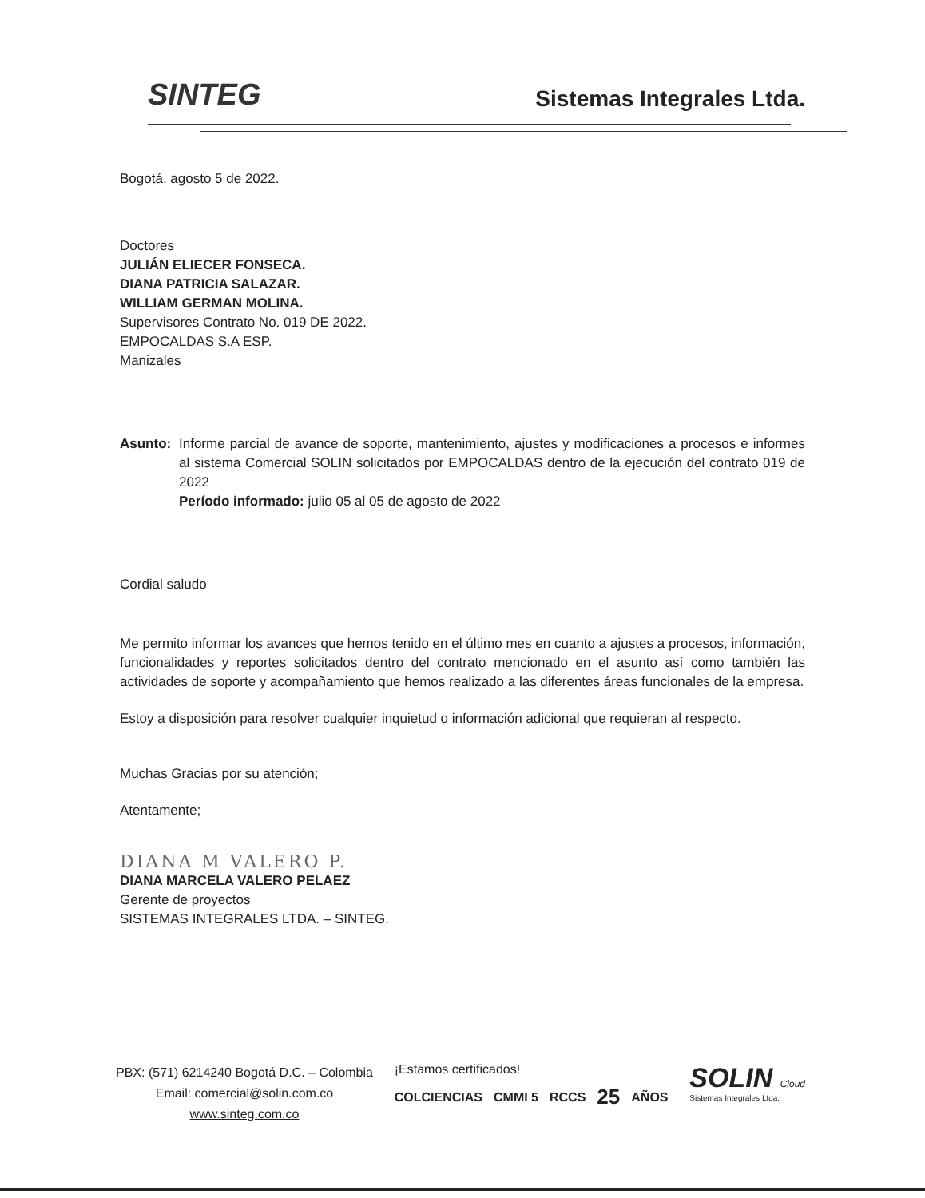SINTEG
Sistemas Integrales Ltda.
Bogotá, agosto 5 de 2022.
Doctores
JULIÁN ELIECER FONSECA.
DIANA PATRICIA SALAZAR.
WILLIAM GERMAN MOLINA.
Supervisores Contrato No. 019 DE 2022.
EMPOCALDAS S.A ESP.
Manizales
Asunto: Informe parcial de avance de soporte, mantenimiento, ajustes y modificaciones a procesos e informes al sistema Comercial SOLIN solicitados por EMPOCALDAS dentro de la ejecución del contrato 019 de 2022
Período informado: julio 05 al 05 de agosto de 2022
Cordial saludo
Me permito informar los avances que hemos tenido en el último mes en cuanto a ajustes a procesos, información, funcionalidades y reportes solicitados dentro del contrato mencionado en el asunto así como también las actividades de soporte y acompañamiento que hemos realizado a las diferentes áreas funcionales de la empresa.
Estoy a disposición para resolver cualquier inquietud o información adicional que requieran al respecto.
Muchas Gracias por su atención;
Atentamente;
DIANA M VALERO P.
DIANA MARCELA VALERO PELAEZ
Gerente de proyectos
SISTEMAS INTEGRALES LTDA. – SINTEG.
PBX: (571) 6214240 Bogotá D.C. – Colombia
Email: comercial@solin.com.co
www.sinteg.com.co
¡Estamos certificados!
COLCIENCIAS CMMI 5 RCCS 25 AÑOS
SOLIN Cloud
Sistemas Integrales Ltda.